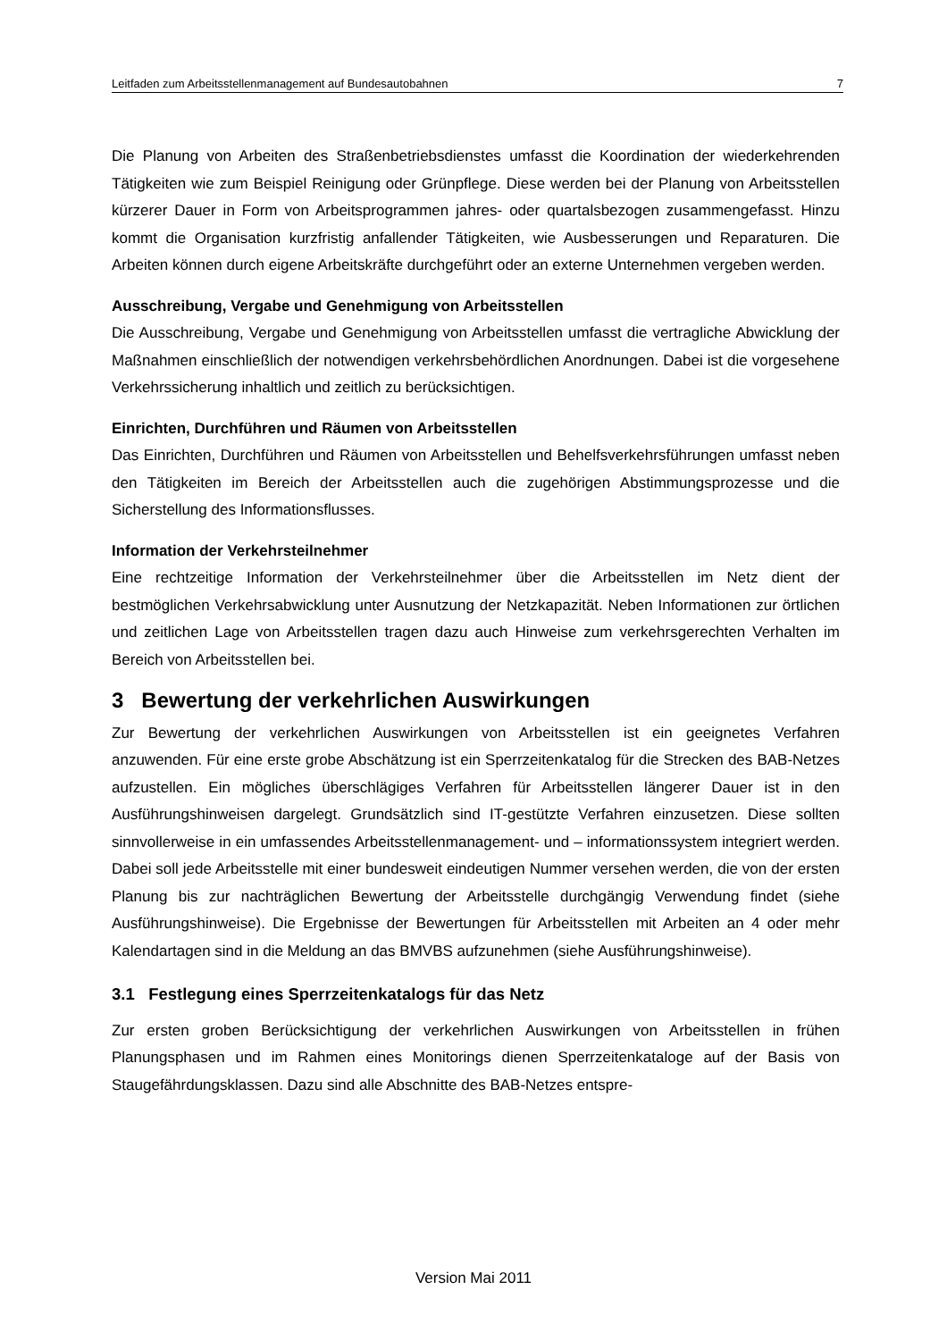Leitfaden zum Arbeitsstellenmanagement auf Bundesautobahnen 7
Die Planung von Arbeiten des Straßenbetriebsdienstes umfasst die Koordination der wiederkehrenden Tätigkeiten wie zum Beispiel Reinigung oder Grünpflege. Diese werden bei der Planung von Arbeitsstellen kürzerer Dauer in Form von Arbeitsprogrammen jahres- oder quartalsbezogen zusammengefasst. Hinzu kommt die Organisation kurzfristig anfallender Tätigkeiten, wie Ausbesserungen und Reparaturen. Die Arbeiten können durch eigene Arbeitskräfte durchgeführt oder an externe Unternehmen vergeben werden.
Ausschreibung, Vergabe und Genehmigung von Arbeitsstellen
Die Ausschreibung, Vergabe und Genehmigung von Arbeitsstellen umfasst die vertragliche Abwicklung der Maßnahmen einschließlich der notwendigen verkehrsbehördlichen Anordnungen. Dabei ist die vorgesehene Verkehrssicherung inhaltlich und zeitlich zu berücksichtigen.
Einrichten, Durchführen und Räumen von Arbeitsstellen
Das Einrichten, Durchführen und Räumen von Arbeitsstellen und Behelfsverkehrsführungen umfasst neben den Tätigkeiten im Bereich der Arbeitsstellen auch die zugehörigen Abstimmungsprozesse und die Sicherstellung des Informationsflusses.
Information der Verkehrsteilnehmer
Eine rechtzeitige Information der Verkehrsteilnehmer über die Arbeitsstellen im Netz dient der bestmöglichen Verkehrsabwicklung unter Ausnutzung der Netzkapazität. Neben Informationen zur örtlichen und zeitlichen Lage von Arbeitsstellen tragen dazu auch Hinweise zum verkehrsgerechten Verhalten im Bereich von Arbeitsstellen bei.
3 Bewertung der verkehrlichen Auswirkungen
Zur Bewertung der verkehrlichen Auswirkungen von Arbeitsstellen ist ein geeignetes Verfahren anzuwenden. Für eine erste grobe Abschätzung ist ein Sperrzeitenkatalog für die Strecken des BAB-Netzes aufzustellen. Ein mögliches überschlägiges Verfahren für Arbeitsstellen längerer Dauer ist in den Ausführungshinweisen dargelegt. Grundsätzlich sind IT-gestützte Verfahren einzusetzen. Diese sollten sinnvollerweise in ein umfassendes Arbeitsstellenmanagement- und – informationssystem integriert werden. Dabei soll jede Arbeitsstelle mit einer bundesweit eindeutigen Nummer versehen werden, die von der ersten Planung bis zur nachträglichen Bewertung der Arbeitsstelle durchgängig Verwendung findet (siehe Ausführungshinweise). Die Ergebnisse der Bewertungen für Arbeitsstellen mit Arbeiten an 4 oder mehr Kalendartagen sind in die Meldung an das BMVBS aufzunehmen (siehe Ausführungshinweise).
3.1 Festlegung eines Sperrzeitenkatalogs für das Netz
Zur ersten groben Berücksichtigung der verkehrlichen Auswirkungen von Arbeitsstellen in frühen Planungsphasen und im Rahmen eines Monitorings dienen Sperrzeitenkataloge auf der Basis von Staugefährdungsklassen. Dazu sind alle Abschnitte des BAB-Netzes entspre-
Version Mai 2011